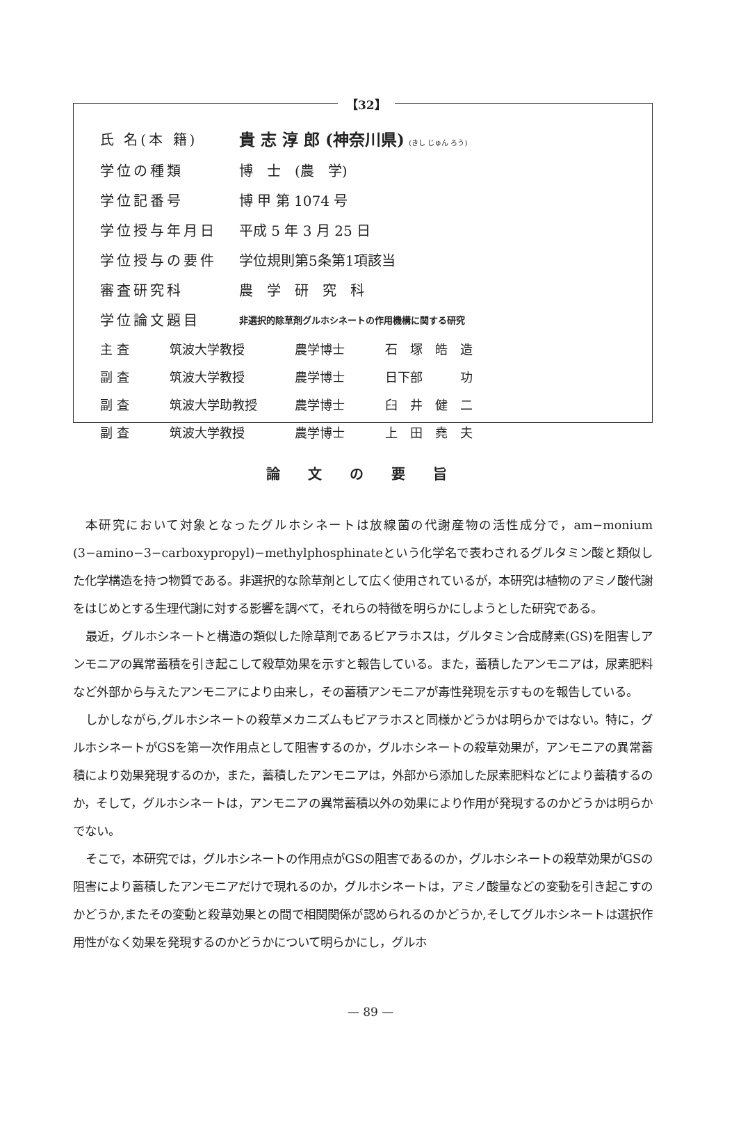【32】
| 氏 名(本 籍) | 貴 志 淳 郎 (神奈川県) (きし じゅん ろう) |
| 学位の種類 | 博 士 (農 学) |
| 学位記番号 | 博 甲 第 1074 号 |
| 学位授与年月日 | 平成 5 年 3 月 25 日 |
| 学位授与の要件 | 学位規則第5条第1項該当 |
| 審査研究科 | 農 学 研 究 科 |
| 学位論文題目 | 非選択的除草剤グルホシネートの作用機構に関する研究 |
| 主 査 | 筑波大学教授 | 農学博士 | 石 塚 皓 造 |
| 副 査 | 筑波大学教授 | 農学博士 | 日下部 功 |
| 副 査 | 筑波大学助教授 | 農学博士 | 臼 井 健 二 |
| 副 査 | 筑波大学教授 | 農学博士 | 上 田 堯 夫 |
論文の要旨
本研究において対象となったグルホシネートは放線菌の代謝産物の活性成分で，am−monium (3−amino−3−carboxypropyl)−methylphosphinateという化学名で表わされるグルタミン酸と類似した化学構造を持つ物質である。非選択的な除草剤として広く使用されているが，本研究は植物のアミノ酸代謝をはじめとする生理代謝に対する影響を調べて，それらの特徴を明らかにしようとした研究である。
最近，グルホシネートと構造の類似した除草剤であるビアラホスは，グルタミン合成酵素(GS)を阻害しアンモニアの異常蓄積を引き起こして殺草効果を示すと報告している。また，蓄積したアンモニアは，尿素肥料など外部から与えたアンモニアにより由来し，その蓄積アンモニアが毒性発現を示すものを報告している。
しかしながら,グルホシネートの殺草メカニズムもビアラホスと同様かどうかは明らかではない。特に，グルホシネートがGSを第一次作用点として阻害するのか，グルホシネートの殺草効果が，アンモニアの異常蓄積により効果発現するのか，また，蓄積したアンモニアは，外部から添加した尿素肥料などにより蓄積するのか，そして，グルホシネートは，アンモニアの異常蓄積以外の効果により作用が発現するのかどうかは明らかでない。
そこで，本研究では，グルホシネートの作用点がGSの阻害であるのか，グルホシネートの殺草効果がGSの阻害により蓄積したアンモニアだけで現れるのか，グルホシネートは，アミノ酸量などの変動を引き起こすのかどうか,またその変動と殺草効果との間で相関関係が認められるのかどうか,そしてグルホシネートは選択作用性がなく効果を発現するのかどうかについて明らかにし，グルホ
— 89 —